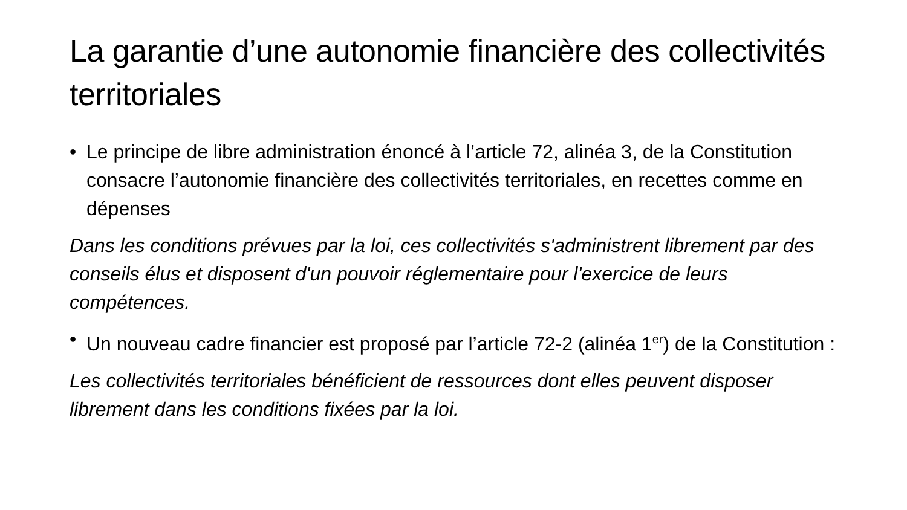La garantie d’une autonomie financière des collectivités territoriales
• Le principe de libre administration énoncé à l’article 72, alinéa 3, de la Constitution consacre l’autonomie financière des collectivités territoriales, en recettes comme en dépenses
Dans les conditions prévues par la loi, ces collectivités s'administrent librement par des conseils élus et disposent d'un pouvoir réglementaire pour l'exercice de leurs compétences.
• Un nouveau cadre financier est proposé par l’article 72-2 (alinéa 1<sup>er</sup>) de la Constitution :
Les collectivités territoriales bénéficient de ressources dont elles peuvent disposer librement dans les conditions fixées par la loi.